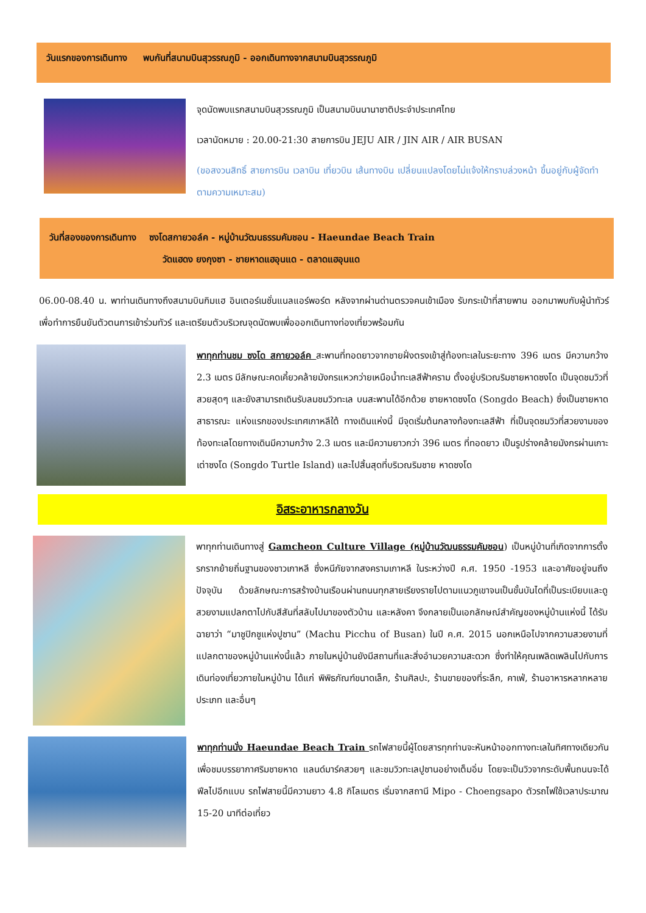วันแรกของการเดินทาง พบกันที่สนามบินสุวรรณภูมิ - ออกเดินทางจากสนามบินสุวรรณภูมิ
จุดนัดพบแรกสนามบินสุวรรณภูมิ เป็นสนามบินนานาชาติประจำประเทศไทย
เวลานัดหมาย : 20.00-21:30 สายการบิน JEJU AIR / JIN AIR / AIR BUSAN
(ขอสงวนสิทธิ์ สายการบิน เวลาบิน เที่ยวบิน เส้นทางบิน เปลี่ยนแปลงโดยไม่แจ้งให้ทราบล่วงหน้า ขึ้นอยู่กับผู้จัดทำตามความเหมาะสม)
วันที่สองของการเดินทาง ซงโดสกายวอล์ค - หมู่บ้านวัฒนธรรมคัมชอน - Haeundae Beach Train
วัดแฮดง ยงกุงซา - ชายหาดแฮอุนแด - ตลาดแฮอุนแด
06.00-08.40 น. พาท่านเดินทางถึงสนามบินกิมแฮ อินเตอร์เนชั่นแนลแอร์พอร์ต หลังจากผ่านด่านตรวจคนเข้าเมือง รับกระเป๋าที่สายพาน ออกมาพบกับผู้นำทัวร์เพื่อทำการยืนยันตัวตนการเข้าร่วมทัวร์ และเตรียมตัวบริเวณจุดนัดพบเพื่อออกเดินทางท่องเที่ยวพร้อมกัน
พาทุกท่านชม ซงโด สกายวอล์ค สะพานที่ทอดยาวจากชายฝั่งตรงเข้าสู่ท้องทะเลในระยะทาง 396 เมตร มีความกว้าง 2.3 เมตร มีลักษณะคดเคี้ยวคล้ายมังกรแหวกว่ายเหนือน้ำทะเลสีฟ้าคราม ตั้งอยู่บริเวณริมชายหาดซงโด เป็นจุดชมวิวที่สวยสุดๆ และยังสามารถเดินรับลมชมวิวทะเล บนสะพานได้อีกด้วย ชายหาดซงโด (Songdo Beach) ซึ่งเป็นชายหาดสาธารณะ แห่งแรกของประเทศเกาหลีใต้ ทางเดินแห่งนี้ มีจุดเริ่มต้นกลางท้องทะเลสีฟ้า ที่เป็นจุดชมวิวที่สวยงามของท้องทะเลโดยทางเดินมีความกว้าง 2.3 เมตร และมีความยาวกว่า 396 เมตร ที่ทอดยาว เป็นรูปร่างคล้ายมังกรผ่านเกาะเต่าซงโด (Songdo Turtle Island) และไปสิ้นสุดที่บริเวณริมชาย หาดซงโด
อิสระอาหารกลางวัน
พาทุกท่านเดินทางสู่ Gamcheon Culture Village (หมู่บ้านวัฒนธรรมคัมชอน) เป็นหมู่บ้านที่เกิดจากการตั้งรกรากย้ายถิ่นฐานของชาวเกาหลี ซึ่งหนีภัยจากสงครามเกาหลี ในระหว่างปี ค.ศ. 1950 -1953 และอาศัยอยู่จนถึงปัจจุบัน ด้วยลักษณะการสร้างบ้านเรือนผ่านถนนทุกสายเรียงรายไปตามแนวภูเขาจนเป็นขั้นบันไดที่เป็นระเบียบและดูสวยงามแปลกตาไปกับสีสันที่สลับไปมาของตัวบ้าน และหลังคา จึงกลายเป็นเอกลักษณ์สำคัญของหมู่บ้านแห่งนี้ ได้รับฉายาว่า “มาชูปิกชูแห่งปูซาน” (Machu Picchu of Busan) ในปี ค.ศ. 2015 นอกเหนือไปจากความสวยงามที่แปลกตาของหมู่บ้านแห่งนี้แล้ว ภายในหมู่บ้านยังมีสถานที่และสิ่งอำนวยความสะดวก ซึ่งทำให้คุณเพลิดเพลินไปกับการเดินท่องเที่ยวภายในหมู่บ้าน ได้แก่ พิพิธภัณฑ์ขนาดเล็ก, ร้านศิลปะ, ร้านขายของที่ระลึก, คาเฟ่, ร้านอาหารหลากหลายประเภท และอื่นๆ
พาทุกท่านนั่ง Haeundae Beach Train รถไฟสายนี้ผู้โดยสารทุกท่านจะหันหน้าออกทางทะเลในทิศทางเดียวกัน เพื่อชมบรรยากาศริมชายหาด แลนด์มาร์คสวยๆ และชมวิวทะเลปูซานอย่างเต็มอิ่ม โดยจะเป็นวิวจากระดับพื้นถนนจะได้ฟีลไปอีกแบบ รถไฟสายนี้มีความยาว 4.8 กิโลเมตร เริ่มจากสถานี Mipo - Choengsapo ตัวรถไฟใช้เวลาประมาณ 15-20 นาทีต่อเที่ยว